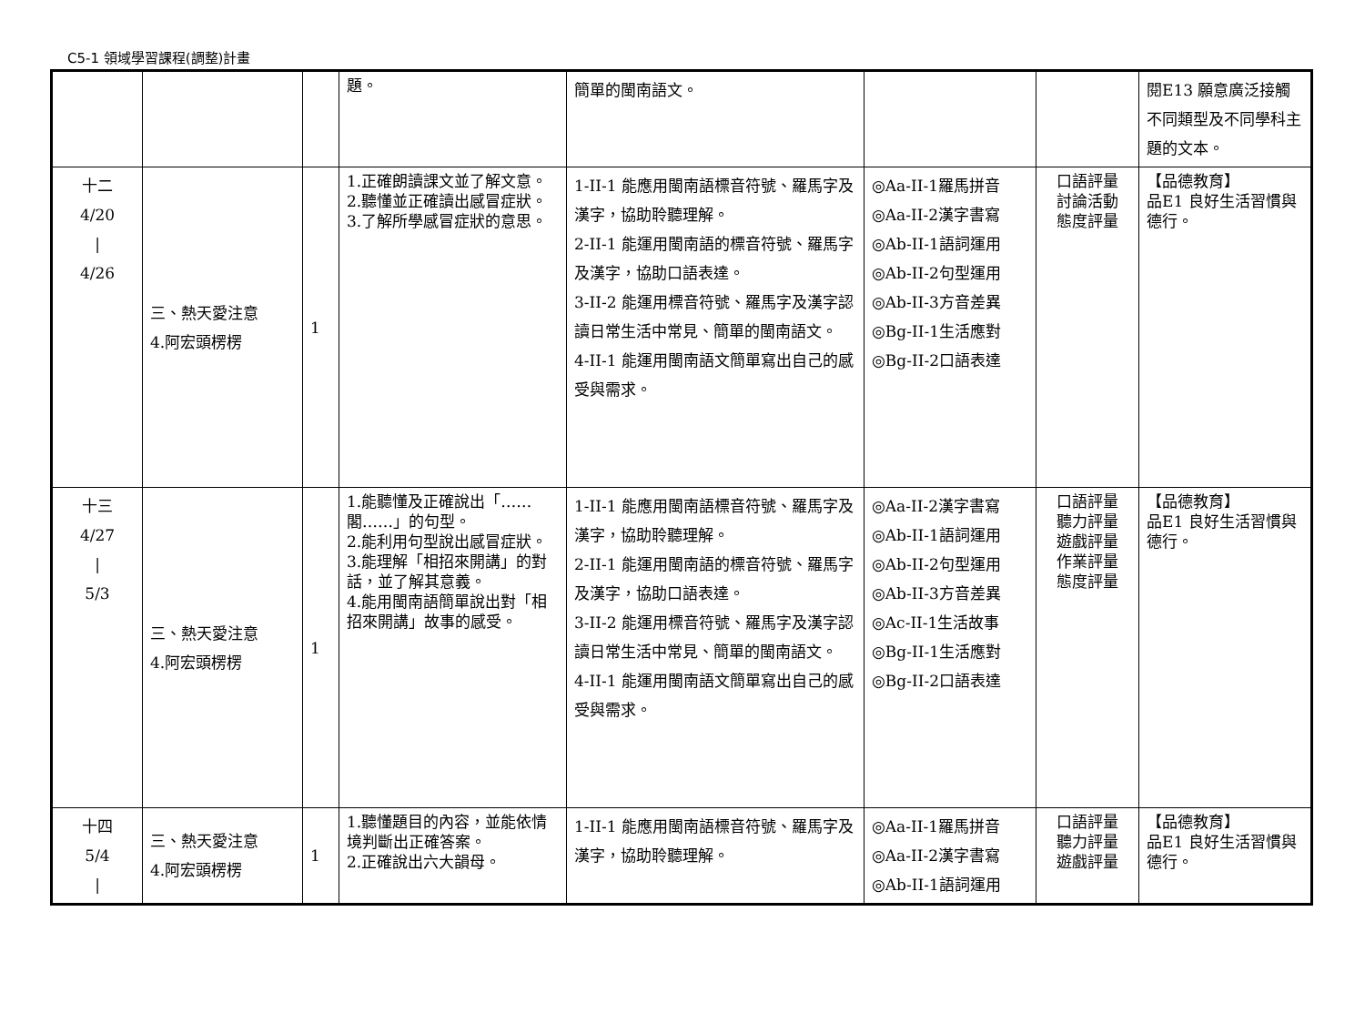C5-1 領域學習課程(調整)計畫
| | | | 題。 | 簡單的閩南語文。 | | | 閱E13 願意廣泛接觸不同類型及不同學科主題的文本。 |
| 十二 4/20 / 4/26 | 三、熱天愛注意 4.阿宏頭楞楞 | 1 | 1.正確朗讀課文並了解文意。 2.聽懂並正確讀出感冒症狀。 3.了解所學感冒症狀的意思。 | 1-II-1 能應用閩南語標音符號、羅馬字及漢字，協助聆聽理解。 2-II-1 能運用閩南語的標音符號、羅馬字及漢字，協助口語表達。 3-II-2 能運用標音符號、羅馬字及漢字認讀日常生活中常見、簡單的閩南語文。 4-II-1 能運用閩南語文簡單寫出自己的感受與需求。 | ◎Aa-II-1羅馬拼音 ◎Aa-II-2漢字書寫 ◎Ab-II-1語詞運用 ◎Ab-II-2句型運用 ◎Ab-II-3方音差異 ◎Bg-II-1生活應對 ◎Bg-II-2口語表達 | 口語評量 討論活動 態度評量 | 【品德教育】 品E1 良好生活習慣與德行。 |
| 十三 4/27 / 5/3 | 三、熱天愛注意 4.阿宏頭楞楞 | 1 | 1.能聽懂及正確說出「……閣……」的句型。 2.能利用句型說出感冒症狀。 3.能理解「相招來開講」的對話，並了解其意義。 4.能用閩南語簡單說出對「相招來開講」故事的感受。 | 1-II-1 能應用閩南語標音符號、羅馬字及漢字，協助聆聽理解。 2-II-1 能運用閩南語的標音符號、羅馬字及漢字，協助口語表達。 3-II-2 能運用標音符號、羅馬字及漢字認讀日常生活中常見、簡單的閩南語文。 4-II-1 能運用閩南語文簡單寫出自己的感受與需求。 | ◎Aa-II-2漢字書寫 ◎Ab-II-1語詞運用 ◎Ab-II-2句型運用 ◎Ab-II-3方音差異 ◎Ac-II-1生活故事 ◎Bg-II-1生活應對 ◎Bg-II-2口語表達 | 口語評量 聽力評量 遊戲評量 作業評量 態度評量 | 【品德教育】 品E1 良好生活習慣與德行。 |
| 十四 5/4 / | 三、熱天愛注意 4.阿宏頭楞楞 | 1 | 1.聽懂題目的內容，並能依情境判斷出正確答案。 2.正確說出六大韻母。 | 1-II-1 能應用閩南語標音符號、羅馬字及漢字，協助聆聽理解。 | ◎Aa-II-1羅馬拼音 ◎Aa-II-2漢字書寫 ◎Ab-II-1語詞運用 | 口語評量 聽力評量 遊戲評量 | 【品德教育】 品E1 良好生活習慣與德行。 |